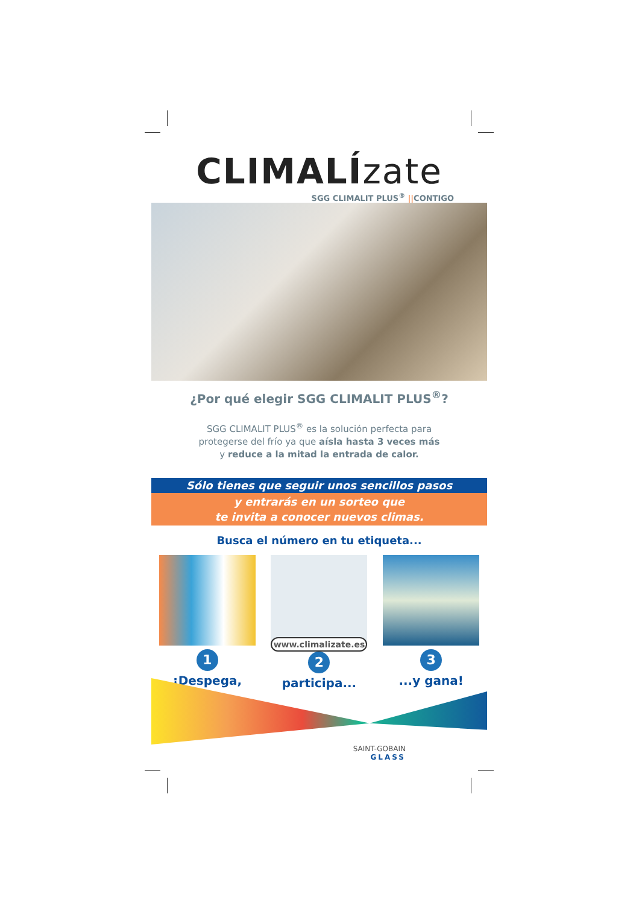CLIMALÍzate
SGG CLIMALIT PLUS<sup>®</sup> ||CONTIGO
¿Por qué elegir SGG CLIMALIT PLUS<sup>®</sup>?
SGG CLIMALIT PLUS<sup>®</sup> es la solución perfecta para
protegerse del frío ya que aísla hasta 3 veces más
y reduce a la mitad la entrada de calor.
Sólo tienes que seguir unos sencillos pasos
y entrarás en un sorteo que
te invita a conocer nuevos climas.
Busca el número en tu etiqueta...
1
¡Despega,
www.climalizate.es
2
participa...
3
...y gana!
SAINT-GOBAIN
GLASS